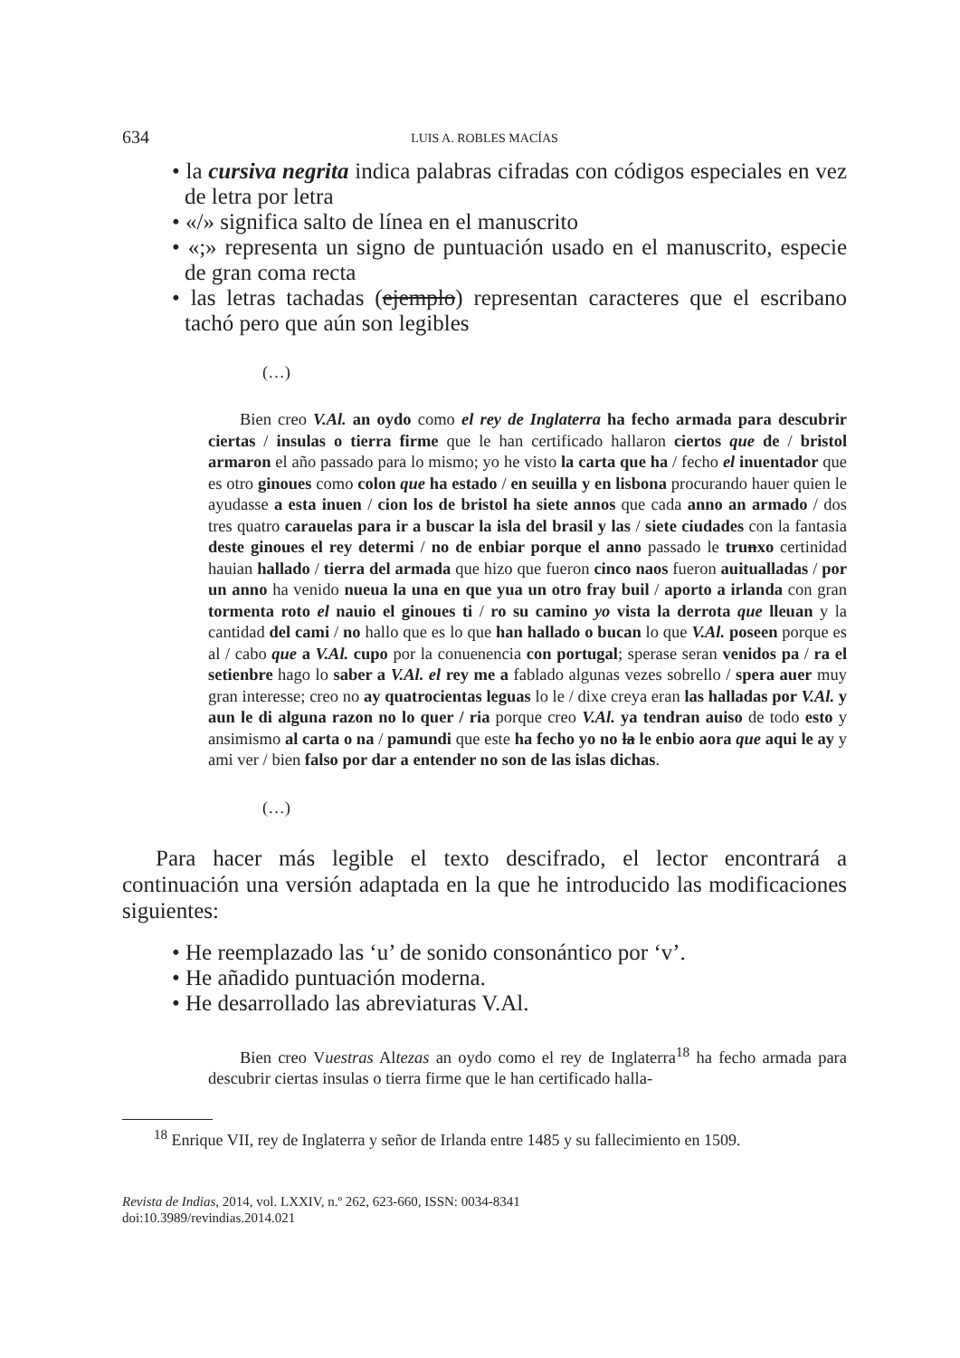634 LUIS A. ROBLES MACÍAS
• la cursiva negrita indica palabras cifradas con códigos especiales en vez de letra por letra
• «/» significa salto de línea en el manuscrito
• «;» representa un signo de puntuación usado en el manuscrito, especie de gran coma recta
• las letras tachadas (ejemplo) representan caracteres que el escribano tachó pero que aún son legibles
(…)
Bien creo V.Al. an oydo como el rey de Inglaterra ha fecho armada para descubrir ciertas / insulas o tierra firme que le han certificado hallaron ciertos que de / bristol armaron el año passado para lo mismo; yo he visto la carta que ha / fecho el inuentador que es otro ginoues como colon que ha estado / en seuilla y en lisbona procurando hauer quien le ayudasse a esta inuen / cion los de bristol ha siete annos que cada anno an armado / dos tres quatro carauelas para ir a buscar la isla del brasil y las / siete ciudades con la fantasia deste ginoues el rey determi / no de enbiar porque el anno passado le trunxo certinidad hauian hallado / tierra del armada que hizo que fueron cinco naos fueron auitualladas / por un anno ha venido nueua la una en que yua un otro fray buil / aporto a irlanda con gran tormenta roto el nauio el ginoues ti / ro su camino yo vista la derrota que lleuan y la cantidad del cami / no hallo que es lo que han hallado o bucan lo que V.Al. poseen porque es al / cabo que a V.Al. cupo por la conuenencia con portugal; sperase seran venidos pa / ra el setienbre hago lo saber a V.Al. el rey me a fablado algunas vezes sobrello / spera auer muy gran interesse; creo no ay quatrocientas leguas lo le / dixe creya eran las halladas por V.Al. y aun le di alguna razon no lo quer / ria porque creo V.Al. ya tendran auiso de todo esto y ansimismo al carta o na / pamundi que este ha fecho yo no la le enbio aora que aqui le ay y ami ver / bien falso por dar a entender no son de las islas dichas.
(…)
Para hacer más legible el texto descifrado, el lector encontrará a continuación una versión adaptada en la que he introducido las modificaciones siguientes:
• He reemplazado las ‘u’ de sonido consonántico por ‘v’.
• He añadido puntuación moderna.
• He desarrollado las abreviaturas V.Al.
Bien creo Vuestras Altezas an oydo como el rey de Inglaterra<sup>18</sup> ha fecho armada para descubrir ciertas insulas o tierra firme que le han certificado halla-
<sup>18</sup> Enrique VII, rey de Inglaterra y señor de Irlanda entre 1485 y su fallecimiento en 1509.
Revista de Indias, 2014, vol. LXXIV, n.º 262, 623-660, ISSN: 0034-8341
doi:10.3989/revindias.2014.021